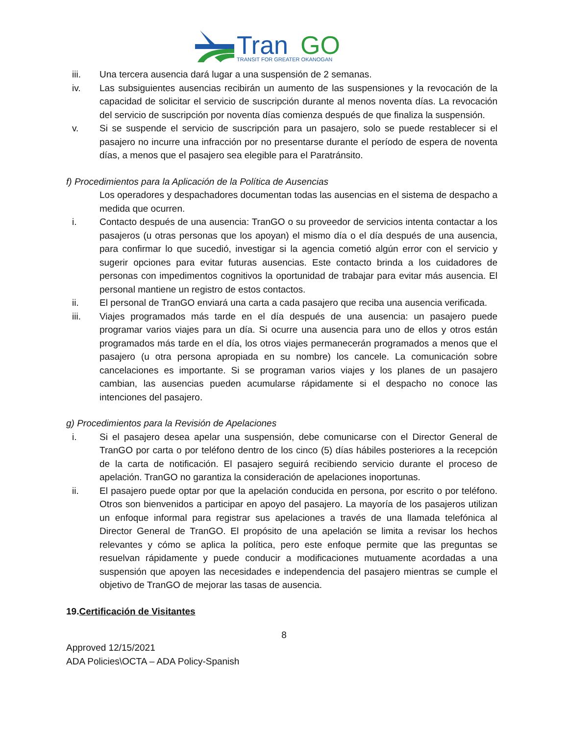Tran
GO
TRANSIT FOR GREATER OKANOGAN
iii. Una tercera ausencia dará lugar a una suspensión de 2 semanas.
iv. Las subsiguientes ausencias recibirán un aumento de las suspensiones y la revocación de la capacidad de solicitar el servicio de suscripción durante al menos noventa días. La revocación del servicio de suscripción por noventa días comienza después de que finaliza la suspensión.
v. Si se suspende el servicio de suscripción para un pasajero, solo se puede restablecer si el pasajero no incurre una infracción por no presentarse durante el período de espera de noventa días, a menos que el pasajero sea elegible para el Paratránsito.
f) Procedimientos para la Aplicación de la Política de Ausencias
Los operadores y despachadores documentan todas las ausencias en el sistema de despacho a medida que ocurren.
i. Contacto después de una ausencia: TranGO o su proveedor de servicios intenta contactar a los pasajeros (u otras personas que los apoyan) el mismo día o el día después de una ausencia, para confirmar lo que sucedió, investigar si la agencia cometió algún error con el servicio y sugerir opciones para evitar futuras ausencias. Este contacto brinda a los cuidadores de personas con impedimentos cognitivos la oportunidad de trabajar para evitar más ausencia. El personal mantiene un registro de estos contactos.
ii. El personal de TranGO enviará una carta a cada pasajero que reciba una ausencia verificada.
iii. Viajes programados más tarde en el día después de una ausencia: un pasajero puede programar varios viajes para un día. Si ocurre una ausencia para uno de ellos y otros están programados más tarde en el día, los otros viajes permanecerán programados a menos que el pasajero (u otra persona apropiada en su nombre) los cancele. La comunicación sobre cancelaciones es importante. Si se programan varios viajes y los planes de un pasajero cambian, las ausencias pueden acumularse rápidamente si el despacho no conoce las intenciones del pasajero.
g) Procedimientos para la Revisión de Apelaciones
i. Si el pasajero desea apelar una suspensión, debe comunicarse con el Director General de TranGO por carta o por teléfono dentro de los cinco (5) días hábiles posteriores a la recepción de la carta de notificación. El pasajero seguirá recibiendo servicio durante el proceso de apelación. TranGO no garantiza la consideración de apelaciones inoportunas.
ii. El pasajero puede optar por que la apelación conducida en persona, por escrito o por teléfono. Otros son bienvenidos a participar en apoyo del pasajero. La mayoría de los pasajeros utilizan un enfoque informal para registrar sus apelaciones a través de una llamada telefónica al Director General de TranGO. El propósito de una apelación se limita a revisar los hechos relevantes y cómo se aplica la política, pero este enfoque permite que las preguntas se resuelvan rápidamente y puede conducir a modificaciones mutuamente acordadas a una suspensión que apoyen las necesidades e independencia del pasajero mientras se cumple el objetivo de TranGO de mejorar las tasas de ausencia.
19.Certificación de Visitantes
8
Approved 12/15/2021
ADA Policies\OCTA – ADA Policy-Spanish